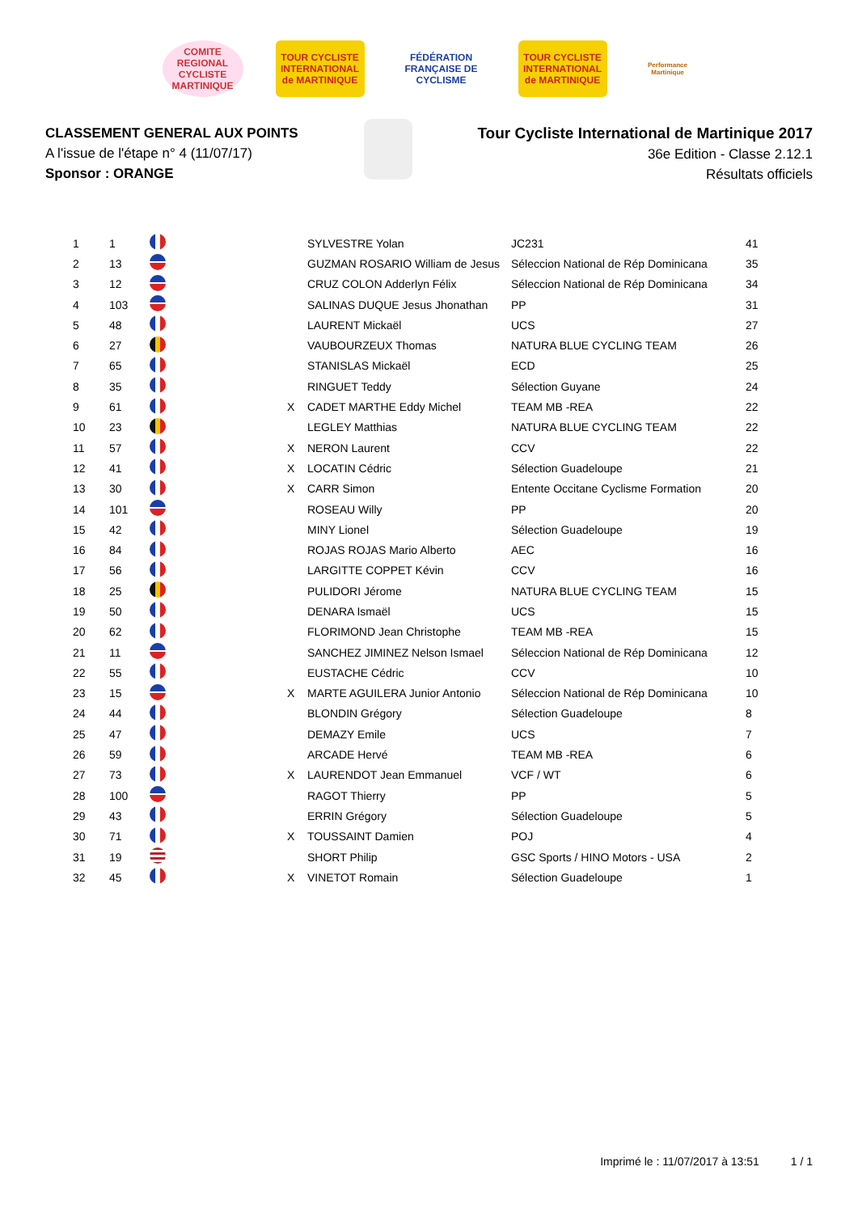COMITE REGIONAL CYCLISTE MARTINIQUE
TOUR CYCLISTE INTERNATIONAL de MARTINIQUE
FÉDÉRATION FRANÇAISE DE CYCLISME
TOUR CYCLISTE INTERNATIONAL de MARTINIQUE
Performance Martinique
CLASSEMENT GENERAL AUX POINTS
A l'issue de l'étape n° 4 (11/07/17)
Sponsor : ORANGE
Tour Cycliste International de Martinique 2017
36e Edition - Classe 2.12.1
Résultats officiels
| 1 | 1 | | | | SYLVESTRE Yolan | JC231 | 41 |
| 2 | 13 | | | | GUZMAN ROSARIO William de Jesus | Séleccion National de Rép Dominicana | 35 |
| 3 | 12 | | | | CRUZ COLON Adderlyn Félix | Séleccion National de Rép Dominicana | 34 |
| 4 | 103 | | | | SALINAS DUQUE Jesus Jhonathan | PP | 31 |
| 5 | 48 | | | | LAURENT Mickaël | UCS | 27 |
| 6 | 27 | | | | VAUBOURZEUX Thomas | NATURA BLUE CYCLING TEAM | 26 |
| 7 | 65 | | | | STANISLAS Mickaël | ECD | 25 |
| 8 | 35 | | | | RINGUET Teddy | Sélection Guyane | 24 |
| 9 | 61 | | | X | CADET MARTHE Eddy Michel | TEAM MB -REA | 22 |
| 10 | 23 | | | | LEGLEY Matthias | NATURA BLUE CYCLING TEAM | 22 |
| 11 | 57 | | | X | NERON Laurent | CCV | 22 |
| 12 | 41 | | | X | LOCATIN Cédric | Sélection Guadeloupe | 21 |
| 13 | 30 | | | X | CARR Simon | Entente Occitane Cyclisme Formation | 20 |
| 14 | 101 | | | | ROSEAU Willy | PP | 20 |
| 15 | 42 | | | | MINY Lionel | Sélection Guadeloupe | 19 |
| 16 | 84 | | | | ROJAS ROJAS Mario Alberto | AEC | 16 |
| 17 | 56 | | | | LARGITTE COPPET Kévin | CCV | 16 |
| 18 | 25 | | | | PULIDORI Jérome | NATURA BLUE CYCLING TEAM | 15 |
| 19 | 50 | | | | DENARA Ismaël | UCS | 15 |
| 20 | 62 | | | | FLORIMOND Jean Christophe | TEAM MB -REA | 15 |
| 21 | 11 | | | | SANCHEZ JIMINEZ Nelson Ismael | Séleccion National de Rép Dominicana | 12 |
| 22 | 55 | | | | EUSTACHE Cédric | CCV | 10 |
| 23 | 15 | | | X | MARTE AGUILERA Junior Antonio | Séleccion National de Rép Dominicana | 10 |
| 24 | 44 | | | | BLONDIN Grégory | Sélection Guadeloupe | 8 |
| 25 | 47 | | | | DEMAZY Emile | UCS | 7 |
| 26 | 59 | | | | ARCADE Hervé | TEAM MB -REA | 6 |
| 27 | 73 | | | X | LAURENDOT Jean Emmanuel | VCF / WT | 6 |
| 28 | 100 | | | | RAGOT Thierry | PP | 5 |
| 29 | 43 | | | | ERRIN Grégory | Sélection Guadeloupe | 5 |
| 30 | 71 | | | X | TOUSSAINT Damien | POJ | 4 |
| 31 | 19 | | | | SHORT Philip | GSC Sports / HINO Motors - USA | 2 |
| 32 | 45 | | | X | VINETOT Romain | Sélection Guadeloupe | 1 |
Imprimé le : 11/07/2017 à 13:51 1 / 1